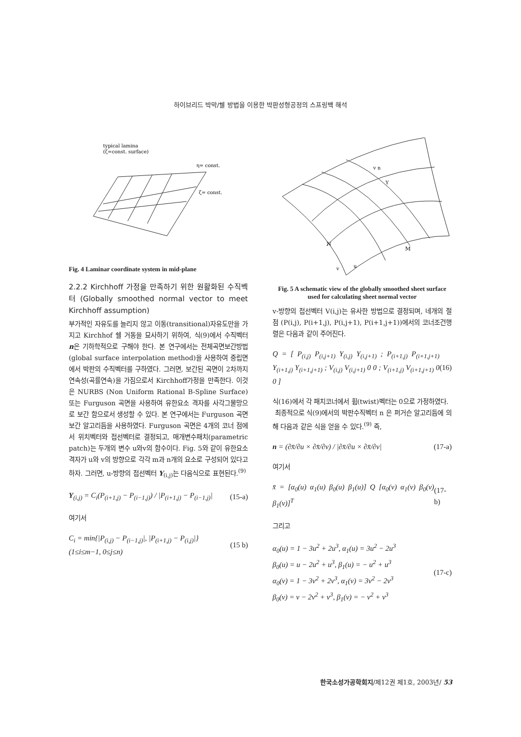하이브리드 박막/쉘 방법을 이용한 박판성형공정의 스프링백 해석
typical lamina
(ζ=const. surface)
η= const.
ζ= const.
Fig. 4 Laminar coordinate system in mid-plane
2.2.2 Kirchhoff 가정을 만족하기 위한 원활화된 수직벡터 (Globally smoothed normal vector to meet Kirchhoff assumption)
부가적인 자유도를 늘리지 않고 이동(transitional)자유도만을 가지고 Kirchhof 쉘 거동을 묘사하기 위하여, 식(9)에서 수직벡터 n은 기하학적으로 구해야 한다. 본 연구에서는 전체곡면보간방법(global surface interpolation method)을 사용하여 중립면에서 박판의 수직벡터를 구하였다. 그러면, 보간된 곡면이 2차까지 연속성(곡률연속)을 가짐으로서 Kirchhoff가정을 만족한다. 이것은 NURBS (Non Uniform Rational B-Spline Surface) 또는 Furguson 곡면을 사용하여 유한요소 격자를 사각그물망으로 보간 함으로서 생성할 수 있다. 본 연구에서는 Furguson 곡면 보간 알고리듬을 사용하였다. Furguson 곡면은 4개의 코너 점에서 위치벡터와 접선벡터로 결정되고, 매개변수패치(parametric patch)는 두개의 변수 u와v의 함수이다. Fig. 5와 같이 유한요소 격자가 u와 v의 방향으로 각각 m과 n개의 요소로 구성되어 있다고 하자. 그러면, u-방향의 접선벡터 Y<sub>(i,j)</sub>는 다음식으로 표현된다.<sup>(9)</sup>
Y<sub>(i,j)</sub> = C<sub>i</sub>(P<sub>(i+1,j)</sub> − P<sub>(i−1,j)</sub>) / |P<sub>(i+1,j)</sub> − P<sub>(i−1,j)</sub>| (15-a)
여기서
C<sub>i</sub> = min{|P<sub>(i,j)</sub> − P<sub>(i−1,j)</sub>|, |P<sub>(i+1,j)</sub> − P<sub>(i,j)</sub>|}
(1≤i≤m−1, 0≤j≤n) (15 b)
N
M
v n
Y
v
u
Fig. 5 A schematic view of the globally smoothed sheet surface used for calculating sheet normal vector
v-방향의 접선벡터 V(i,j)는 유사한 방법으로 결정되며, 네개의 절점 (P(i,j), P(i+1,j), P(i,j+1), P(i+1,j+1))에서의 코너조건행렬은 다음과 같이 주어진다.
Q = [ P<sub>(i,j)</sub> P<sub>(i,j+1)</sub> Y<sub>(i,j)</sub> Y<sub>(i,j+1)</sub> ; P<sub>(i+1,j)</sub> P<sub>(i+1,j+1)</sub> Y<sub>(i+1,j)</sub> Y<sub>(i+1,j+1)</sub> ; V<sub>(i,j)</sub> V<sub>(i,j+1)</sub> 0 0 ; V<sub>(i+1,j)</sub> V<sub>(i+1,j+1)</sub> 0 0 ] (16)
식(16)에서 각 패치코너에서 휨(twist)벡터는 0으로 가정하였다.
최종적으로 식(9)에서의 박판수직벡터 n 은 퍼거슨 알고리듬에 의해 다음과 같은 식을 얻을 수 있다.<sup>(9)</sup> 즉,
n = (∂x̄/∂u × ∂x̄/∂v) / |∂x̄/∂u × ∂x̄/∂v| (17-a)
여기서
x̄ = [α<sub>0</sub>(u) α<sub>1</sub>(u) β<sub>0</sub>(u) β<sub>1</sub>(u)] Q [α<sub>0</sub>(v) α<sub>1</sub>(v) β<sub>0</sub>(v) β<sub>1</sub>(v)]<sup>T</sup> (17-b)
그리고
α<sub>0</sub>(u) = 1 − 3u<sup>2</sup> + 2u<sup>3</sup>, α<sub>1</sub>(u) = 3u<sup>2</sup> − 2u<sup>3</sup>
β<sub>0</sub>(u) = u − 2u<sup>2</sup> + u<sup>3</sup>, β<sub>1</sub>(u) = − u<sup>2</sup> + u<sup>3</sup>
α<sub>0</sub>(v) = 1 − 3v<sup>2</sup> + 2v<sup>3</sup>, α<sub>1</sub>(v) = 3v<sup>2</sup> − 2v<sup>3</sup>
β<sub>0</sub>(v) = v − 2v<sup>2</sup> + v<sup>3</sup>, β<sub>1</sub>(v) = − v<sup>2</sup> + v<sup>3</sup> (17-c)
한국소성가공학회지/제12권 제1호, 2003년/ 53